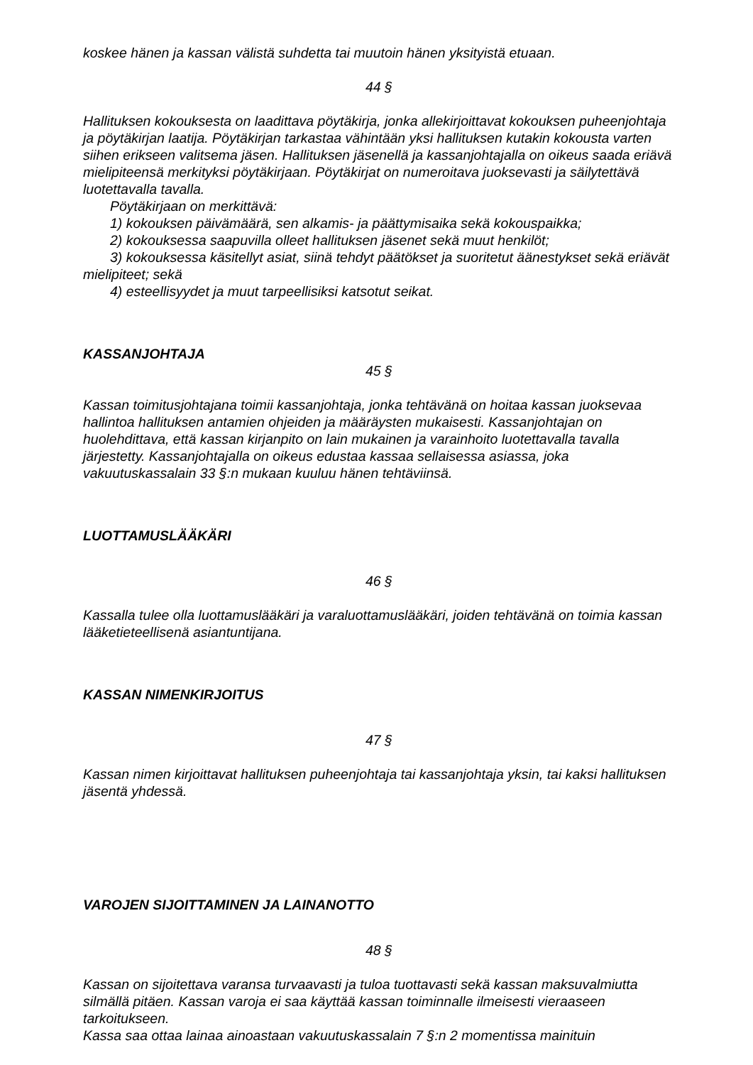koskee hänen ja kassan välistä suhdetta tai muutoin hänen yksityistä etuaan.
44 §
Hallituksen kokouksesta on laadittava pöytäkirja, jonka allekirjoittavat kokouksen puheenjohtaja ja pöytäkirjan laatija. Pöytäkirjan tarkastaa vähintään yksi hallituksen kutakin kokousta varten siihen erikseen valitsema jäsen. Hallituksen jäsenellä ja kassanjohtajalla on oikeus saada eriävä mielipiteensä merkityksi pöytäkirjaan. Pöytäkirjat on numeroitava juoksevasti ja säilytettävä luotettavalla tavalla.
Pöytäkirjaan on merkittävä:
1) kokouksen päivämäärä, sen alkamis- ja päättymisaika sekä kokouspaikka;
2) kokouksessa saapuvilla olleet hallituksen jäsenet sekä muut henkilöt;
3) kokouksessa käsitellyt asiat, siinä tehdyt päätökset ja suoritetut äänestykset sekä eriävät mielipiteet; sekä
4) esteellisyydet ja muut tarpeellisiksi katsotut seikat.
KASSANJOHTAJA
45 §
Kassan toimitusjohtajana toimii kassanjohtaja, jonka tehtävänä on hoitaa kassan juoksevaa hallintoa hallituksen antamien ohjeiden ja määräysten mukaisesti. Kassanjohtajan on huolehdittava, että kassan kirjanpito on lain mukainen ja varainhoito luotettavalla tavalla järjestetty. Kassanjohtajalla on oikeus edustaa kassaa sellaisessa asiassa, joka vakuutuskassalain 33 §:n mukaan kuuluu hänen tehtäviinsä.
LUOTTAMUSLÄÄKÄRI
46 §
Kassalla tulee olla luottamuslääkäri ja varaluottamuslääkäri, joiden tehtävänä on toimia kassan lääketieteellisenä asiantuntijana.
KASSAN NIMENKIRJOITUS
47 §
Kassan nimen kirjoittavat hallituksen puheenjohtaja tai kassanjohtaja yksin, tai kaksi hallituksen jäsentä yhdessä.
VAROJEN SIJOITTAMINEN JA LAINANOTTO
48 §
Kassan on sijoitettava varansa turvaavasti ja tuloa tuottavasti sekä kassan maksuvalmiutta silmällä pitäen. Kassan varoja ei saa käyttää kassan toiminnalle ilmeisesti vieraaseen tarkoitukseen.
Kassa saa ottaa lainaa ainoastaan vakuutuskassalain 7 §:n 2 momentissa mainituin